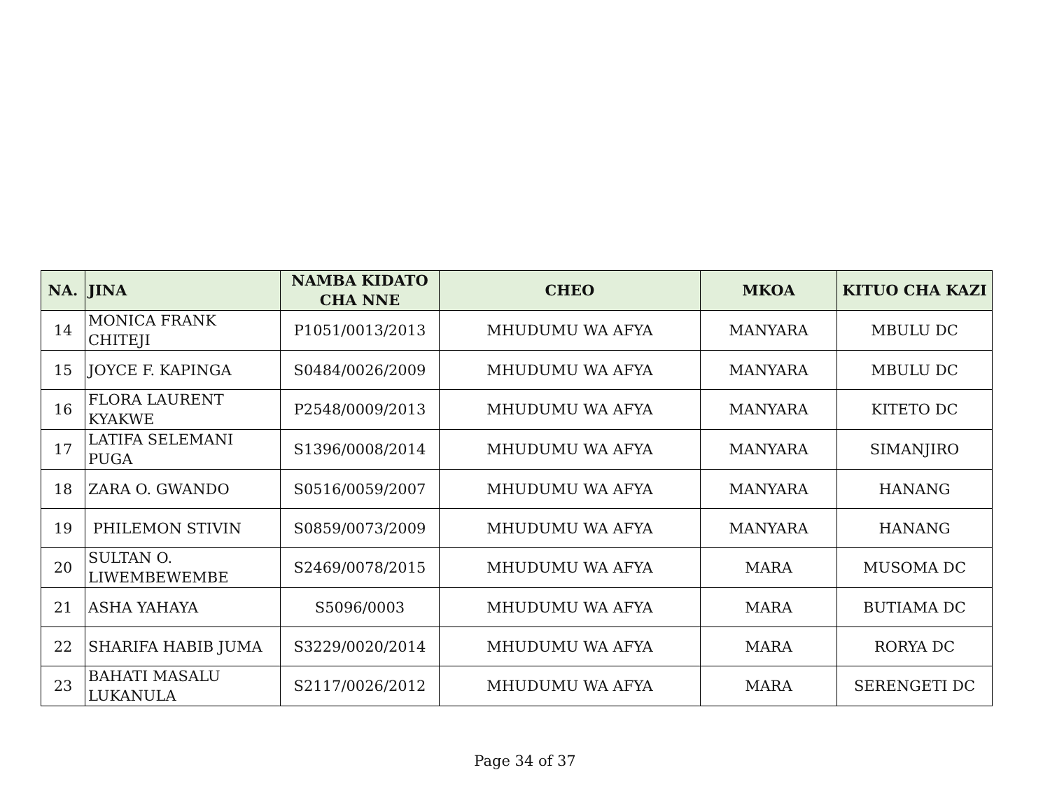| NA. | JINA | NAMBA KIDATO CHA NNE | CHEO | MKOA | KITUO CHA KAZI |
| --- | --- | --- | --- | --- | --- |
| 14 | MONICA FRANK CHITEJI | P1051/0013/2013 | MHUDUMU WA AFYA | MANYARA | MBULU DC |
| 15 | JOYCE F. KAPINGA | S0484/0026/2009 | MHUDUMU WA AFYA | MANYARA | MBULU DC |
| 16 | FLORA LAURENT KYAKWE | P2548/0009/2013 | MHUDUMU WA AFYA | MANYARA | KITETO DC |
| 17 | LATIFA SELEMANI PUGA | S1396/0008/2014 | MHUDUMU WA AFYA | MANYARA | SIMANJIRO |
| 18 | ZARA O. GWANDO | S0516/0059/2007 | MHUDUMU WA AFYA | MANYARA | HANANG |
| 19 | PHILEMON STIVIN | S0859/0073/2009 | MHUDUMU WA AFYA | MANYARA | HANANG |
| 20 | SULTAN O. LIWEMBEWEMBE | S2469/0078/2015 | MHUDUMU WA AFYA | MARA | MUSOMA DC |
| 21 | ASHA YAHAYA | S5096/0003 | MHUDUMU WA AFYA | MARA | BUTIAMA DC |
| 22 | SHARIFA HABIB JUMA | S3229/0020/2014 | MHUDUMU WA AFYA | MARA | RORYA DC |
| 23 | BAHATI MASALU LUKANULA | S2117/0026/2012 | MHUDUMU WA AFYA | MARA | SERENGETI DC |
Page 34 of 37